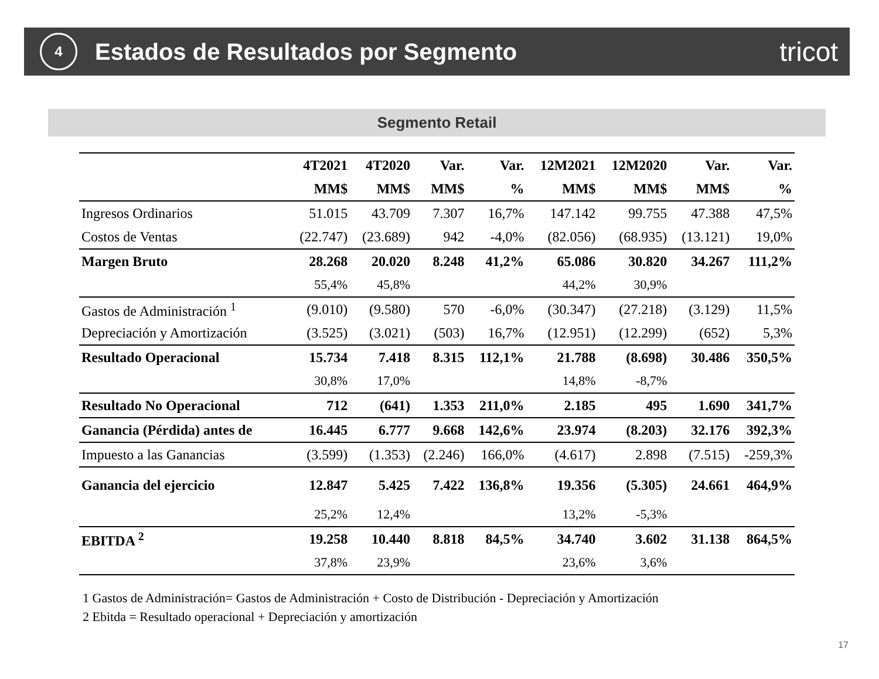4
Estados de Resultados por Segmento
tricot
Segmento Retail
| | 4T2021 | 4T2020 | Var. | Var. | 12M2021 | 12M2020 | Var. | Var. |
| --- | --- | --- | --- | --- | --- | --- | --- | --- |
| | MM$ | MM$ | MM$ | % | MM$ | MM$ | MM$ | % |
| Ingresos Ordinarios | 51.015 | 43.709 | 7.307 | 16,7% | 147.142 | 99.755 | 47.388 | 47,5% |
| Costos de Ventas | (22.747) | (23.689) | 942 | -4,0% | (82.056) | (68.935) | (13.121) | 19,0% |
| Margen Bruto | 28.268 | 20.020 | 8.248 | 41,2% | 65.086 | 30.820 | 34.267 | 111,2% |
| | 55,4% | 45,8% | | | 44,2% | 30,9% | | |
| Gastos de Administración <sup>1</sup> | (9.010) | (9.580) | 570 | -6,0% | (30.347) | (27.218) | (3.129) | 11,5% |
| Depreciación y Amortización | (3.525) | (3.021) | (503) | 16,7% | (12.951) | (12.299) | (652) | 5,3% |
| Resultado Operacional | 15.734 | 7.418 | 8.315 | 112,1% | 21.788 | (8.698) | 30.486 | 350,5% |
| | 30,8% | 17,0% | | | 14,8% | -8,7% | | |
| Resultado No Operacional | 712 | (641) | 1.353 | 211,0% | 2.185 | 495 | 1.690 | 341,7% |
| Ganancia (Pérdida) antes de | 16.445 | 6.777 | 9.668 | 142,6% | 23.974 | (8.203) | 32.176 | 392,3% |
| Impuesto a las Ganancias | (3.599) | (1.353) | (2.246) | 166,0% | (4.617) | 2.898 | (7.515) | -259,3% |
| Ganancia del ejercicio | 12.847 | 5.425 | 7.422 | 136,8% | 19.356 | (5.305) | 24.661 | 464,9% |
| | 25,2% | 12,4% | | | 13,2% | -5,3% | | |
| EBITDA <sup>2</sup> | 19.258 | 10.440 | 8.818 | 84,5% | 34.740 | 3.602 | 31.138 | 864,5% |
| | 37,8% | 23,9% | | | 23,6% | 3,6% | | |
1 Gastos de Administración= Gastos de Administración + Costo de Distribución - Depreciación y Amortización
2 Ebitda = Resultado operacional + Depreciación y amortización
17